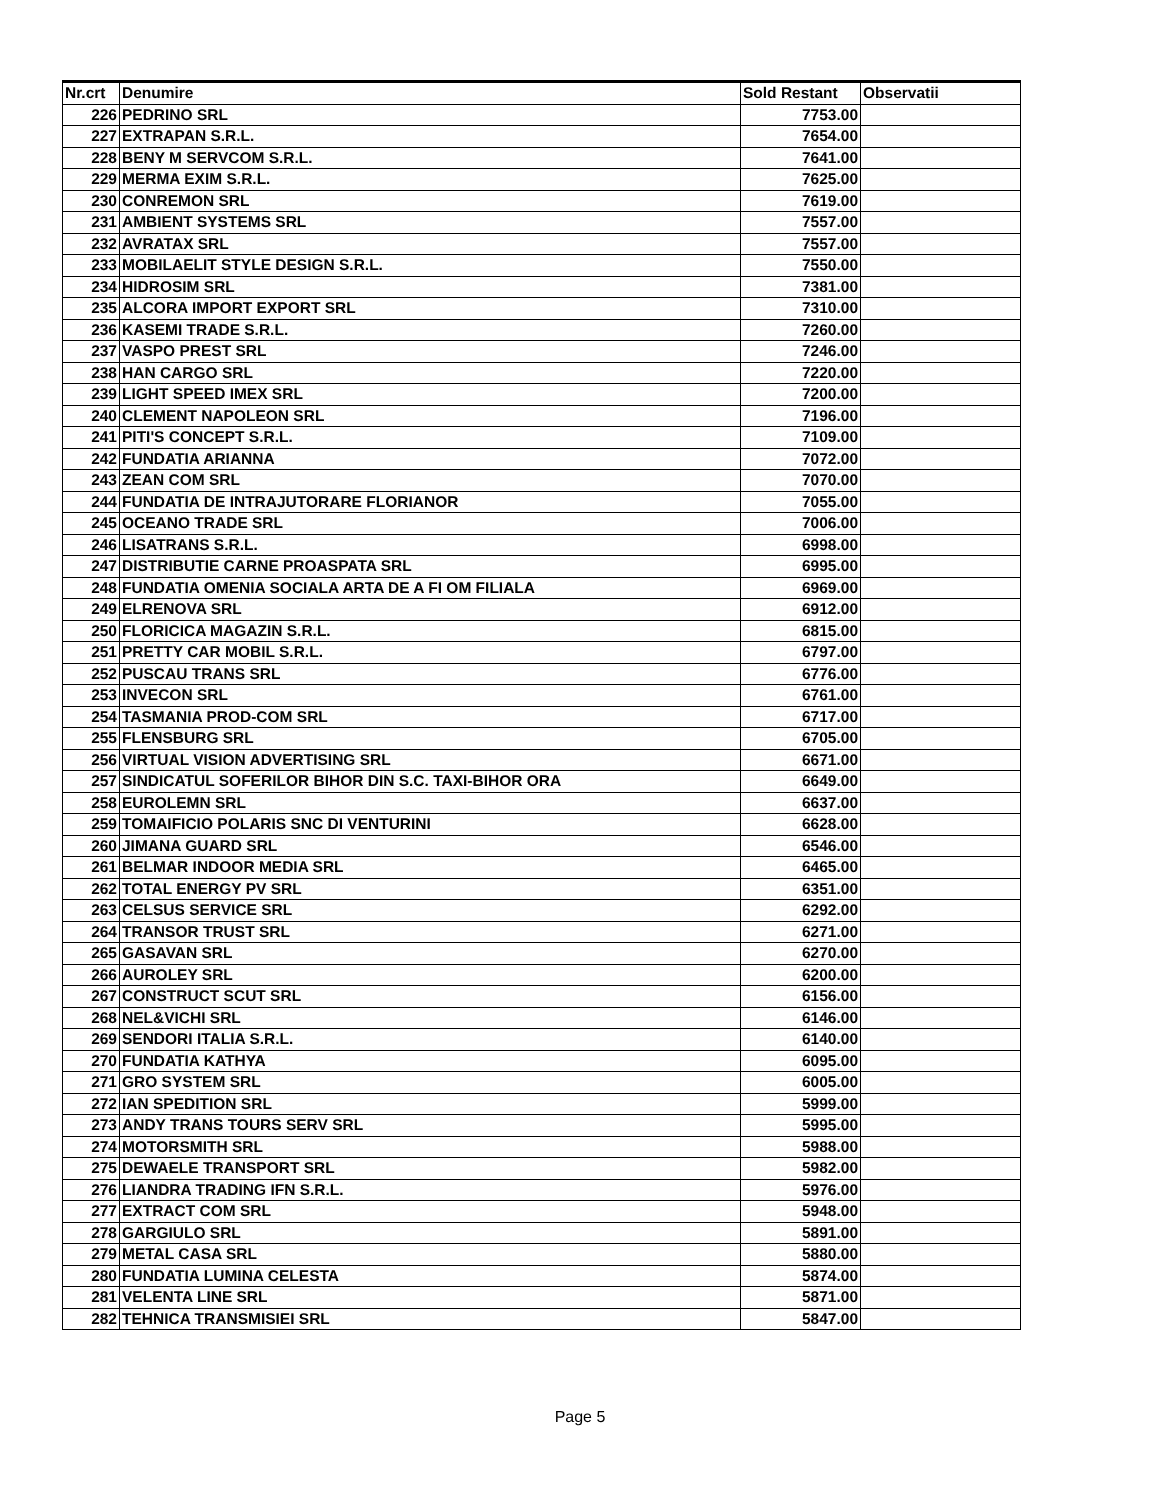| Nr.crt | Denumire | Sold Restant | Observatii |
| --- | --- | --- | --- |
| 226 | PEDRINO SRL | 7753.00 | |
| 227 | EXTRAPAN S.R.L. | 7654.00 | |
| 228 | BENY M SERVCOM S.R.L. | 7641.00 | |
| 229 | MERMA EXIM S.R.L. | 7625.00 | |
| 230 | CONREMON SRL | 7619.00 | |
| 231 | AMBIENT SYSTEMS SRL | 7557.00 | |
| 232 | AVRATAX SRL | 7557.00 | |
| 233 | MOBILAELIT STYLE DESIGN S.R.L. | 7550.00 | |
| 234 | HIDROSIM SRL | 7381.00 | |
| 235 | ALCORA IMPORT EXPORT SRL | 7310.00 | |
| 236 | KASEMI TRADE S.R.L. | 7260.00 | |
| 237 | VASPO PREST SRL | 7246.00 | |
| 238 | HAN CARGO SRL | 7220.00 | |
| 239 | LIGHT SPEED IMEX SRL | 7200.00 | |
| 240 | CLEMENT NAPOLEON SRL | 7196.00 | |
| 241 | PITI'S CONCEPT S.R.L. | 7109.00 | |
| 242 | FUNDATIA ARIANNA | 7072.00 | |
| 243 | ZEAN COM SRL | 7070.00 | |
| 244 | FUNDATIA DE INTRAJUTORARE FLORIANOR | 7055.00 | |
| 245 | OCEANO TRADE SRL | 7006.00 | |
| 246 | LISATRANS S.R.L. | 6998.00 | |
| 247 | DISTRIBUTIE CARNE PROASPATA SRL | 6995.00 | |
| 248 | FUNDATIA OMENIA SOCIALA ARTA DE A FI OM FILIALA | 6969.00 | |
| 249 | ELRENOVA SRL | 6912.00 | |
| 250 | FLORICICA MAGAZIN S.R.L. | 6815.00 | |
| 251 | PRETTY CAR MOBIL S.R.L. | 6797.00 | |
| 252 | PUSCAU TRANS SRL | 6776.00 | |
| 253 | INVECON SRL | 6761.00 | |
| 254 | TASMANIA PROD-COM SRL | 6717.00 | |
| 255 | FLENSBURG SRL | 6705.00 | |
| 256 | VIRTUAL VISION ADVERTISING SRL | 6671.00 | |
| 257 | SINDICATUL SOFERILOR BIHOR DIN S.C. TAXI-BIHOR ORA | 6649.00 | |
| 258 | EUROLEMN SRL | 6637.00 | |
| 259 | TOMAIFICIO POLARIS SNC DI VENTURINI | 6628.00 | |
| 260 | JIMANA GUARD SRL | 6546.00 | |
| 261 | BELMAR INDOOR MEDIA SRL | 6465.00 | |
| 262 | TOTAL ENERGY PV SRL | 6351.00 | |
| 263 | CELSUS SERVICE SRL | 6292.00 | |
| 264 | TRANSOR TRUST SRL | 6271.00 | |
| 265 | GASAVAN SRL | 6270.00 | |
| 266 | AUROLEY SRL | 6200.00 | |
| 267 | CONSTRUCT SCUT SRL | 6156.00 | |
| 268 | NEL&VICHI SRL | 6146.00 | |
| 269 | SENDORI ITALIA S.R.L. | 6140.00 | |
| 270 | FUNDATIA KATHYA | 6095.00 | |
| 271 | GRO SYSTEM SRL | 6005.00 | |
| 272 | IAN SPEDITION SRL | 5999.00 | |
| 273 | ANDY TRANS TOURS SERV SRL | 5995.00 | |
| 274 | MOTORSMITH SRL | 5988.00 | |
| 275 | DEWAELE TRANSPORT SRL | 5982.00 | |
| 276 | LIANDRA TRADING IFN S.R.L. | 5976.00 | |
| 277 | EXTRACT COM SRL | 5948.00 | |
| 278 | GARGIULO SRL | 5891.00 | |
| 279 | METAL CASA SRL | 5880.00 | |
| 280 | FUNDATIA LUMINA CELESTA | 5874.00 | |
| 281 | VELENTA LINE SRL | 5871.00 | |
| 282 | TEHNICA TRANSMISIEI SRL | 5847.00 | |
Page 5